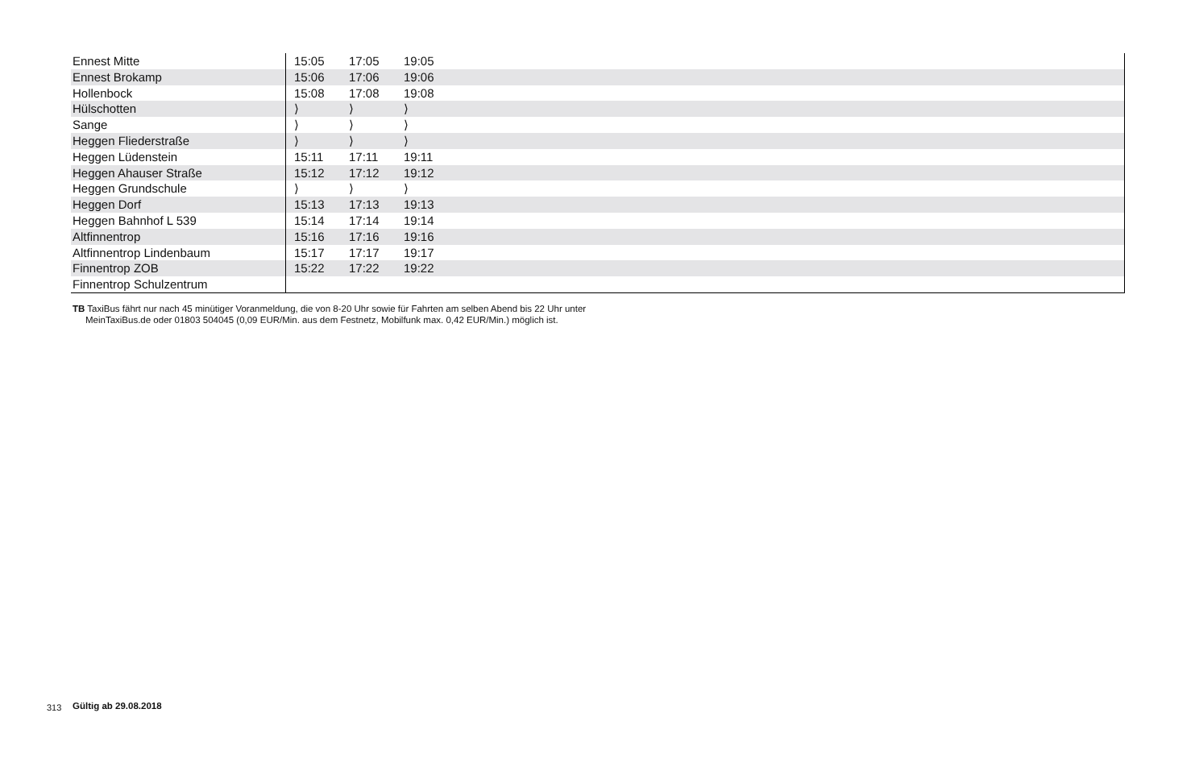| Ennest Mitte | 15:05 | 17:05 | 19:05 | |
| Ennest Brokamp | 15:06 | 17:06 | 19:06 | |
| Hollenbock | 15:08 | 17:08 | 19:08 | |
| Hülschotten | ⟩ | ⟩ | ⟩ | |
| Sange | ⟩ | ⟩ | ⟩ | |
| Heggen Fliederstraße | ⟩ | ⟩ | ⟩ | |
| Heggen Lüdenstein | 15:11 | 17:11 | 19:11 | |
| Heggen Ahauser Straße | 15:12 | 17:12 | 19:12 | |
| Heggen Grundschule | ⟩ | ⟩ | ⟩ | |
| Heggen Dorf | 15:13 | 17:13 | 19:13 | |
| Heggen Bahnhof L 539 | 15:14 | 17:14 | 19:14 | |
| Altfinnentrop | 15:16 | 17:16 | 19:16 | |
| Altfinnentrop Lindenbaum | 15:17 | 17:17 | 19:17 | |
| Finnentrop ZOB | 15:22 | 17:22 | 19:22 | |
| Finnentrop Schulzentrum | | | | |
TB TaxiBus fährt nur nach 45 minütiger Voranmeldung, die von 8-20 Uhr sowie für Fahrten am selben Abend bis 22 Uhr unter
MeinTaxiBus.de oder 01803 504045 (0,09 EUR/Min. aus dem Festnetz, Mobilfunk max. 0,42 EUR/Min.) möglich ist.
313 Gültig ab 29.08.2018